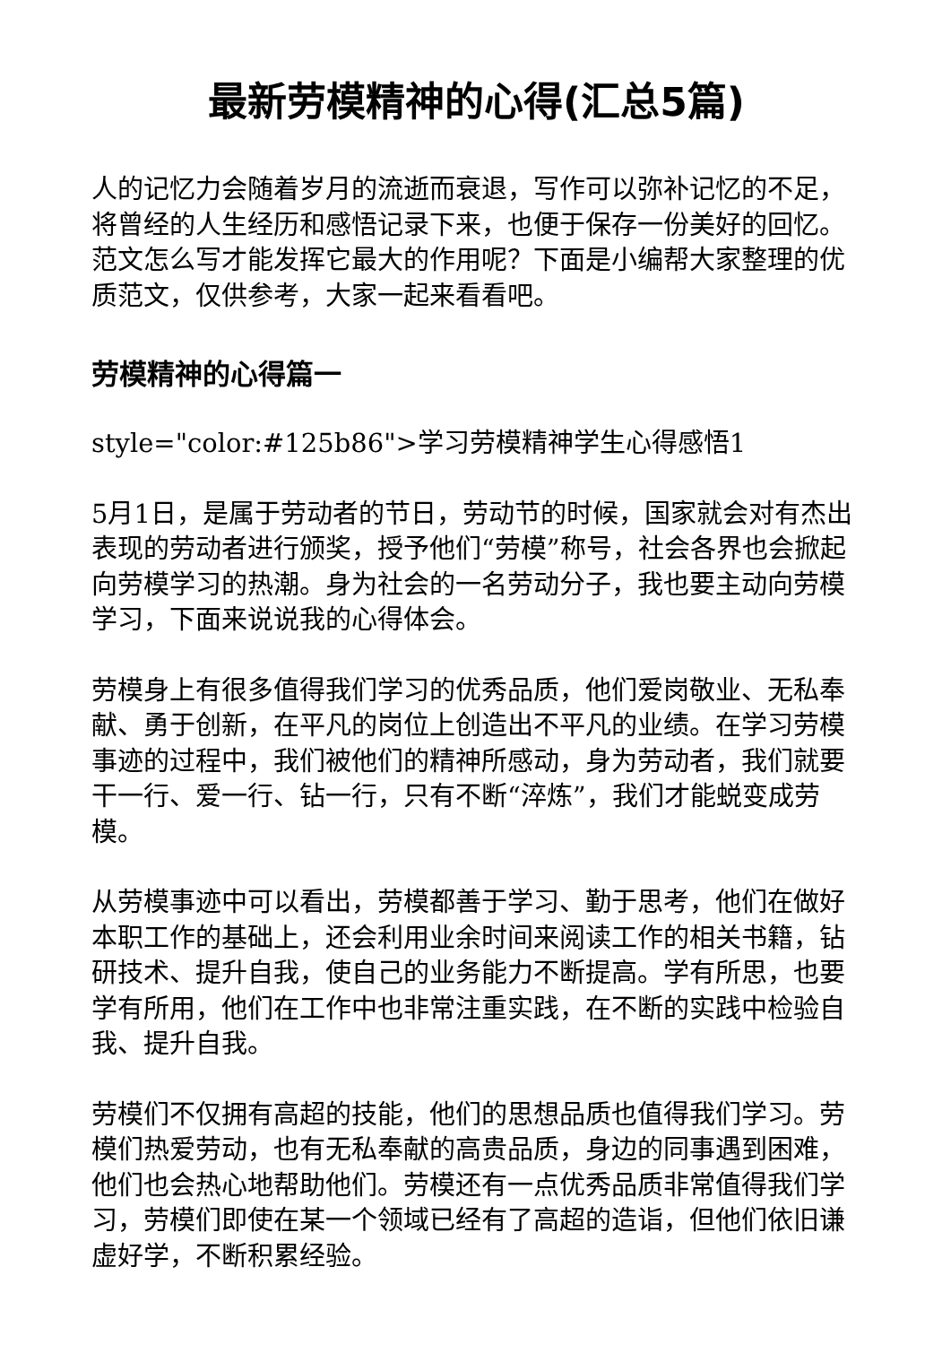最新劳模精神的心得(汇总5篇)
人的记忆力会随着岁月的流逝而衰退，写作可以弥补记忆的不足，将曾经的人生经历和感悟记录下来，也便于保存一份美好的回忆。范文怎么写才能发挥它最大的作用呢？下面是小编帮大家整理的优质范文，仅供参考，大家一起来看看吧。
劳模精神的心得篇一
style="color:#125b86">学习劳模精神学生心得感悟1
5月1日，是属于劳动者的节日，劳动节的时候，国家就会对有杰出表现的劳动者进行颁奖，授予他们“劳模”称号，社会各界也会掀起向劳模学习的热潮。身为社会的一名劳动分子，我也要主动向劳模学习，下面来说说我的心得体会。
劳模身上有很多值得我们学习的优秀品质，他们爱岗敬业、无私奉献、勇于创新，在平凡的岗位上创造出不平凡的业绩。在学习劳模事迹的过程中，我们被他们的精神所感动，身为劳动者，我们就要干一行、爱一行、钻一行，只有不断“淬炼”，我们才能蜕变成劳模。
从劳模事迹中可以看出，劳模都善于学习、勤于思考，他们在做好本职工作的基础上，还会利用业余时间来阅读工作的相关书籍，钻研技术、提升自我，使自己的业务能力不断提高。学有所思，也要学有所用，他们在工作中也非常注重实践，在不断的实践中检验自我、提升自我。
劳模们不仅拥有高超的技能，他们的思想品质也值得我们学习。劳模们热爱劳动，也有无私奉献的高贵品质，身边的同事遇到困难，他们也会热心地帮助他们。劳模还有一点优秀品质非常值得我们学习，劳模们即使在某一个领域已经有了高超的造诣，但他们依旧谦虚好学，不断积累经验。